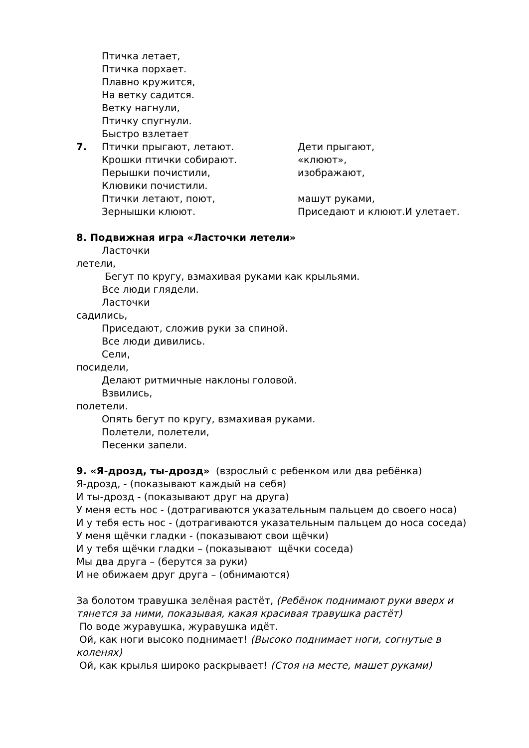Птичка летает,
Птичка порхает.
Плавно кружится,
На ветку садится.
Ветку нагнули,
Птичку спугнули.
Быстро взлетает
7. Птички прыгают, летают. Дети прыгают,
Крошки птички собирают. «клюют»,
Перышки почистили, изображают,
Клювики почистили.
Птички летают, поют, машут руками,
Зернышки клюют. Приседают и клюют.И улетает.
8. Подвижная игра «Ласточки летели»
Ласточки
летели,
Бегут по кругу, взмахивая руками как крыльями.
Все люди глядели.
Ласточки
садились,
Приседают, сложив руки за спиной.
Все люди дивились.
Сели,
посидели,
Делают ритмичные наклоны головой.
Взвились,
полетели.
Опять бегут по кругу, взмахивая руками.
Полетели, полетели,
Песенки запели.
9. «Я-дрозд, ты-дрозд» (взрослый с ребенком или два ребёнка)
Я-дрозд, - (показывают каждый на себя)
И ты-дрозд - (показывают друг на друга)
У меня есть нос - (дотрагиваются указательным пальцем до своего носа)
И у тебя есть нос - (дотрагиваются указательным пальцем до носа соседа)
У меня щёчки гладки - (показывают свои щёчки)
И у тебя щёчки гладки – (показывают щёчки соседа)
Мы два друга – (берутся за руки)
И не обижаем друг друга – (обнимаются)
За болотом травушка зелёная растёт, (Ребёнок поднимают руки вверх и тянется за ними, показывая, какая красивая травушка растёт)
По воде журавушка, журавушка идёт.
Ой, как ноги высоко поднимает! (Высоко поднимает ноги, согнутые в коленях)
Ой, как крылья широко раскрывает! (Стоя на месте, машет руками)